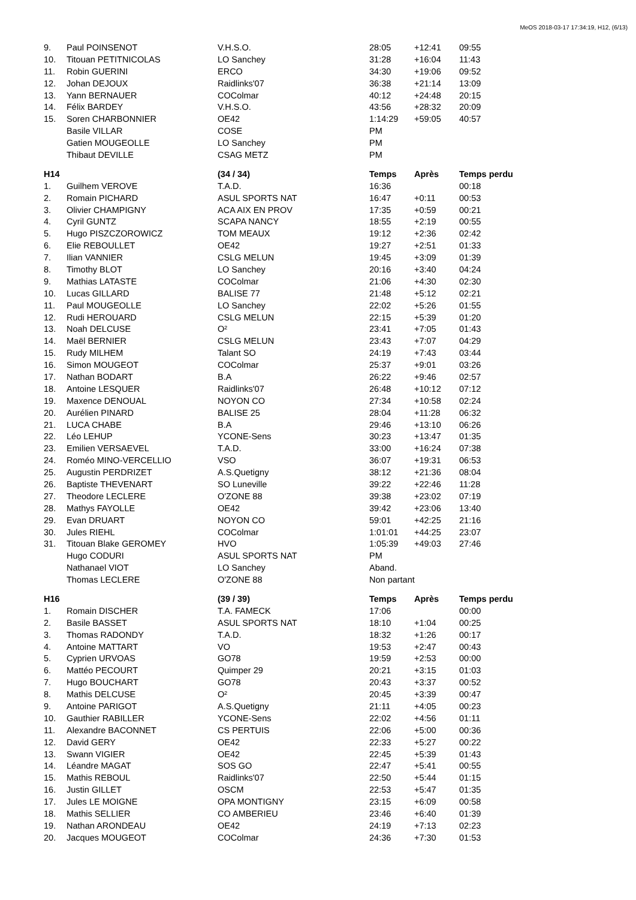MeOS 2018-03-17 17:34:19, H12, (6/13)
| 9. | Paul POINSENOT | V.H.S.O. | 28:05 | +12:41 | 09:55 |
| 10. | Titouan PETITNICOLAS | LO Sanchey | 31:28 | +16:04 | 11:43 |
| 11. | Robin GUERINI | ERCO | 34:30 | +19:06 | 09:52 |
| 12. | Johan DEJOUX | Raidlinks'07 | 36:38 | +21:14 | 13:09 |
| 13. | Yann BERNAUER | COColmar | 40:12 | +24:48 | 20:15 |
| 14. | Félix BARDEY | V.H.S.O. | 43:56 | +28:32 | 20:09 |
| 15. | Soren CHARBONNIER | OE42 | 1:14:29 | +59:05 | 40:57 |
| | Basile VILLAR | COSE | PM | | |
| | Gatien MOUGEOLLE | LO Sanchey | PM | | |
| | Thibaut DEVILLE | CSAG METZ | PM | | |
| H14 | | (34 / 34) | Temps | Après | Temps perdu |
| 1. | Guilhem VEROVE | T.A.D. | 16:36 | | 00:18 |
| 2. | Romain PICHARD | ASUL SPORTS NAT | 16:47 | +0:11 | 00:53 |
| 3. | Olivier CHAMPIGNY | ACA AIX EN PROV | 17:35 | +0:59 | 00:21 |
| 4. | Cyril GUNTZ | SCAPA NANCY | 18:55 | +2:19 | 00:55 |
| 5. | Hugo PISZCZOROWICZ | TOM MEAUX | 19:12 | +2:36 | 02:42 |
| 6. | Elie REBOULLET | OE42 | 19:27 | +2:51 | 01:33 |
| 7. | Ilian VANNIER | CSLG MELUN | 19:45 | +3:09 | 01:39 |
| 8. | Timothy BLOT | LO Sanchey | 20:16 | +3:40 | 04:24 |
| 9. | Mathias LATASTE | COColmar | 21:06 | +4:30 | 02:30 |
| 10. | Lucas GILLARD | BALISE 77 | 21:48 | +5:12 | 02:21 |
| 11. | Paul MOUGEOLLE | LO Sanchey | 22:02 | +5:26 | 01:55 |
| 12. | Rudi HEROUARD | CSLG MELUN | 22:15 | +5:39 | 01:20 |
| 13. | Noah DELCUSE | O² | 23:41 | +7:05 | 01:43 |
| 14. | Maël BERNIER | CSLG MELUN | 23:43 | +7:07 | 04:29 |
| 15. | Rudy MILHEM | Talant SO | 24:19 | +7:43 | 03:44 |
| 16. | Simon MOUGEOT | COColmar | 25:37 | +9:01 | 03:26 |
| 17. | Nathan BODART | B.A | 26:22 | +9:46 | 02:57 |
| 18. | Antoine LESQUER | Raidlinks'07 | 26:48 | +10:12 | 07:12 |
| 19. | Maxence DENOUAL | NOYON CO | 27:34 | +10:58 | 02:24 |
| 20. | Aurélien PINARD | BALISE 25 | 28:04 | +11:28 | 06:32 |
| 21. | LUCA CHABE | B.A | 29:46 | +13:10 | 06:26 |
| 22. | Léo LEHUP | YCONE-Sens | 30:23 | +13:47 | 01:35 |
| 23. | Emilien VERSAEVEL | T.A.D. | 33:00 | +16:24 | 07:38 |
| 24. | Roméo MINO-VERCELLIO | VSO | 36:07 | +19:31 | 06:53 |
| 25. | Augustin PERDRIZET | A.S.Quetigny | 38:12 | +21:36 | 08:04 |
| 26. | Baptiste THEVENART | SO Luneville | 39:22 | +22:46 | 11:28 |
| 27. | Theodore LECLERE | O'ZONE 88 | 39:38 | +23:02 | 07:19 |
| 28. | Mathys FAYOLLE | OE42 | 39:42 | +23:06 | 13:40 |
| 29. | Evan DRUART | NOYON CO | 59:01 | +42:25 | 21:16 |
| 30. | Jules RIEHL | COColmar | 1:01:01 | +44:25 | 23:07 |
| 31. | Titouan Blake GEROMEY | HVO | 1:05:39 | +49:03 | 27:46 |
| | Hugo CODURI | ASUL SPORTS NAT | PM | | |
| | Nathanael VIOT | LO Sanchey | Aband. | | |
| | Thomas LECLERE | O'ZONE 88 | Non partant | | |
| H16 | | (39 / 39) | Temps | Après | Temps perdu |
| 1. | Romain DISCHER | T.A. FAMECK | 17:06 | | 00:00 |
| 2. | Basile BASSET | ASUL SPORTS NAT | 18:10 | +1:04 | 00:25 |
| 3. | Thomas RADONDY | T.A.D. | 18:32 | +1:26 | 00:17 |
| 4. | Antoine MATTART | VO | 19:53 | +2:47 | 00:43 |
| 5. | Cyprien URVOAS | GO78 | 19:59 | +2:53 | 00:00 |
| 6. | Mattéo PECOURT | Quimper 29 | 20:21 | +3:15 | 01:03 |
| 7. | Hugo BOUCHART | GO78 | 20:43 | +3:37 | 00:52 |
| 8. | Mathis DELCUSE | O² | 20:45 | +3:39 | 00:47 |
| 9. | Antoine PARIGOT | A.S.Quetigny | 21:11 | +4:05 | 00:23 |
| 10. | Gauthier RABILLER | YCONE-Sens | 22:02 | +4:56 | 01:11 |
| 11. | Alexandre BACONNET | CS PERTUIS | 22:06 | +5:00 | 00:36 |
| 12. | David GERY | OE42 | 22:33 | +5:27 | 00:22 |
| 13. | Swann VIGIER | OE42 | 22:45 | +5:39 | 01:43 |
| 14. | Léandre MAGAT | SOS GO | 22:47 | +5:41 | 00:55 |
| 15. | Mathis REBOUL | Raidlinks'07 | 22:50 | +5:44 | 01:15 |
| 16. | Justin GILLET | OSCM | 22:53 | +5:47 | 01:35 |
| 17. | Jules LE MOIGNE | OPA MONTIGNY | 23:15 | +6:09 | 00:58 |
| 18. | Mathis SELLIER | CO AMBERIEU | 23:46 | +6:40 | 01:39 |
| 19. | Nathan ARONDEAU | OE42 | 24:19 | +7:13 | 02:23 |
| 20. | Jacques MOUGEOT | COColmar | 24:36 | +7:30 | 01:53 |